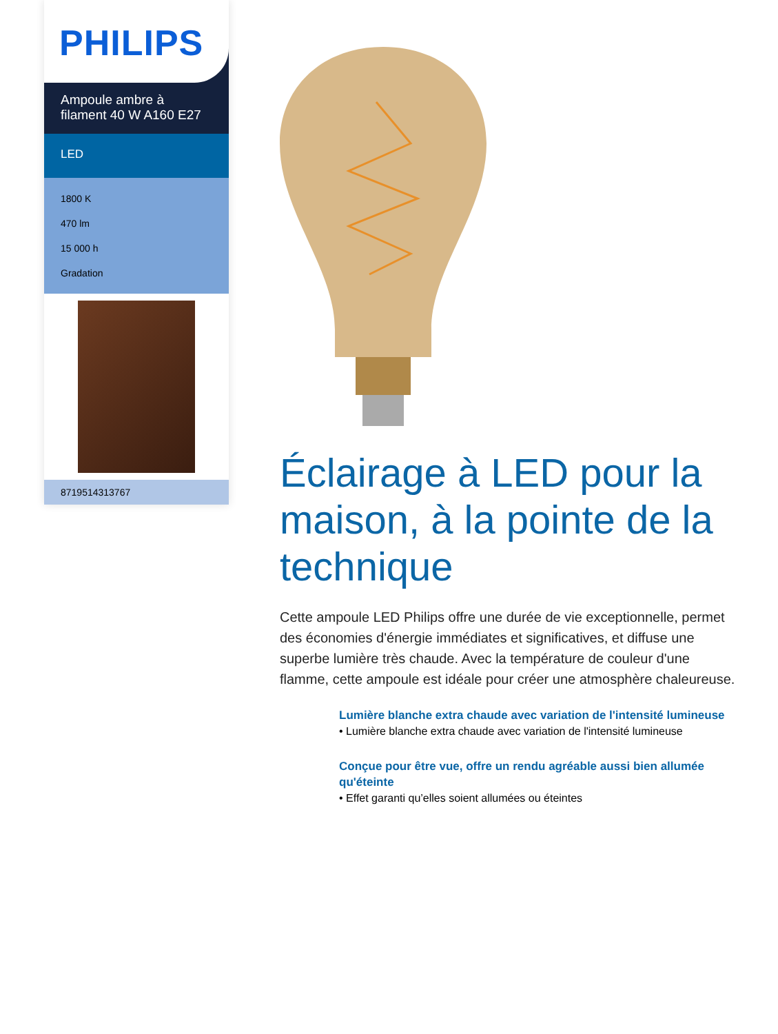PHILIPS
Ampoule ambre à filament 40 W A160 E27
LED
1800 K
470 lm
15 000 h
Gradation
8719514313767
Éclairage à LED pour la maison, à la pointe de la technique
Cette ampoule LED Philips offre une durée de vie exceptionnelle, permet des économies d'énergie immédiates et significatives, et diffuse une superbe lumière très chaude. Avec la température de couleur d'une flamme, cette ampoule est idéale pour créer une atmosphère chaleureuse.
Lumière blanche extra chaude avec variation de l'intensité lumineuse
• Lumière blanche extra chaude avec variation de l'intensité lumineuse
Conçue pour être vue, offre un rendu agréable aussi bien allumée qu'éteinte
• Effet garanti qu’elles soient allumées ou éteintes